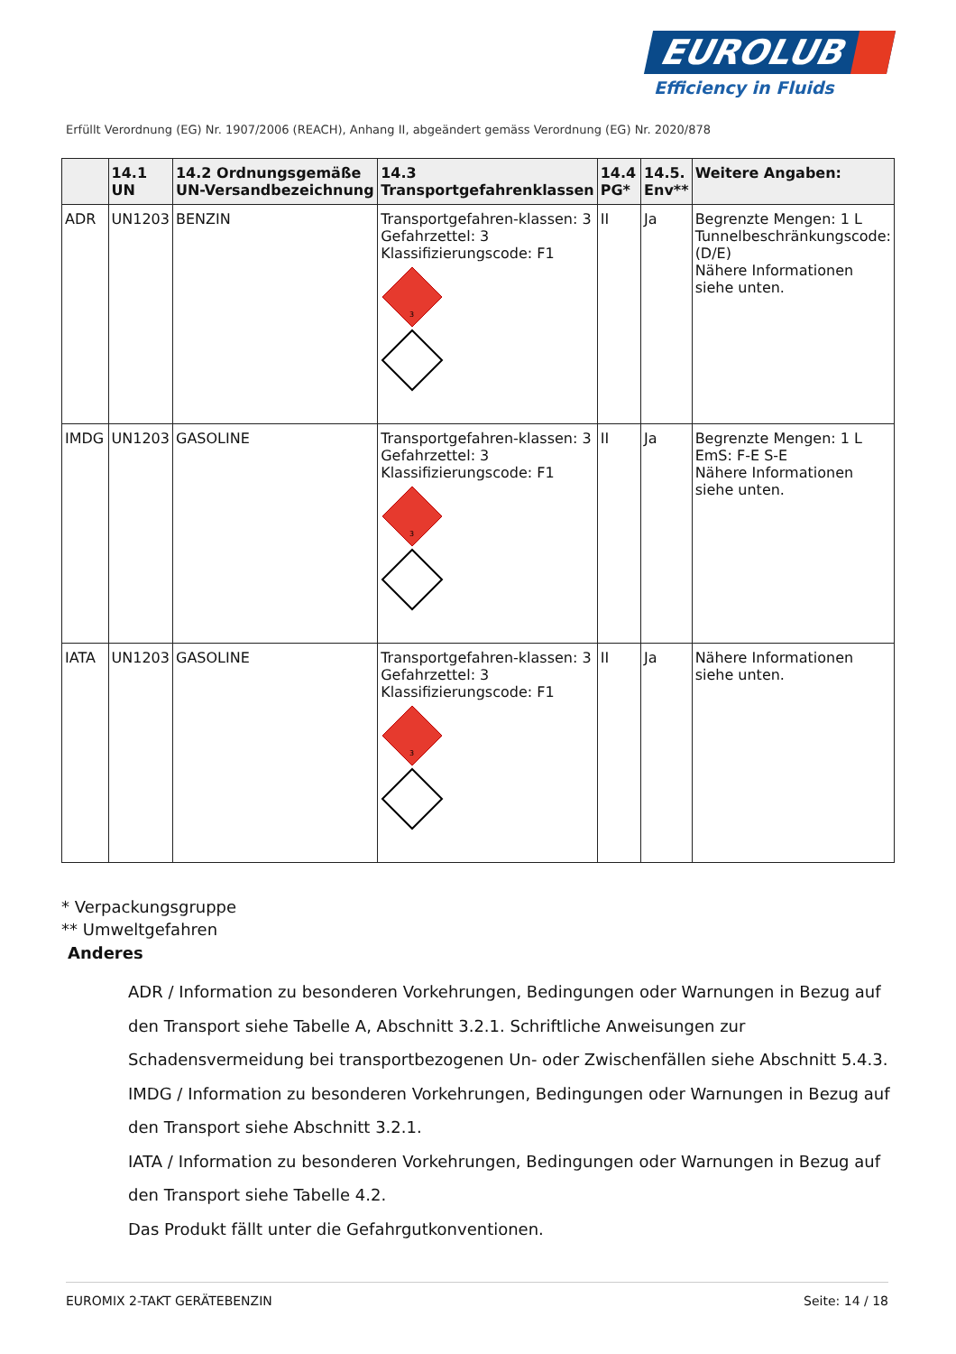EUROLUB
Efficiency in Fluids
Erfüllt Verordnung (EG) Nr. 1907/2006 (REACH), Anhang II, abgeändert gemäss Verordnung (EG) Nr. 2020/878
| | 14.1 UN | 14.2 Ordnungsgemäße UN-Versandbezeichnung | 14.3 Transportgefahrenklassen | 14.4 PG* | 14.5. Env** | Weitere Angaben: |
| --- | --- | --- | --- | --- | --- | --- |
| ADR | UN1203 | BENZIN | Transportgefahren-klassen: 3 Gefahrzettel: 3 Klassifizierungscode: F1 3 | II | Ja | Begrenzte Mengen: 1 L Tunnelbeschränkungscode: (D/E) Nähere Informationen siehe unten. |
| IMDG | UN1203 | GASOLINE | Transportgefahren-klassen: 3 Gefahrzettel: 3 Klassifizierungscode: F1 3 | II | Ja | Begrenzte Mengen: 1 L EmS: F-E S-E Nähere Informationen siehe unten. |
| IATA | UN1203 | GASOLINE | Transportgefahren-klassen: 3 Gefahrzettel: 3 Klassifizierungscode: F1 3 | II | Ja | Nähere Informationen siehe unten. |
* Verpackungsgruppe
** Umweltgefahren
Anderes
ADR / Information zu besonderen Vorkehrungen, Bedingungen oder Warnungen in Bezug auf den Transport siehe Tabelle A, Abschnitt 3.2.1. Schriftliche Anweisungen zur Schadensvermeidung bei transportbezogenen Un- oder Zwischenfällen siehe Abschnitt 5.4.3.
IMDG / Information zu besonderen Vorkehrungen, Bedingungen oder Warnungen in Bezug auf den Transport siehe Abschnitt 3.2.1.
IATA / Information zu besonderen Vorkehrungen, Bedingungen oder Warnungen in Bezug auf den Transport siehe Tabelle 4.2.
Das Produkt fällt unter die Gefahrgutkonventionen.
EUROMIX 2-TAKT GERÄTEBENZIN Seite: 14 / 18